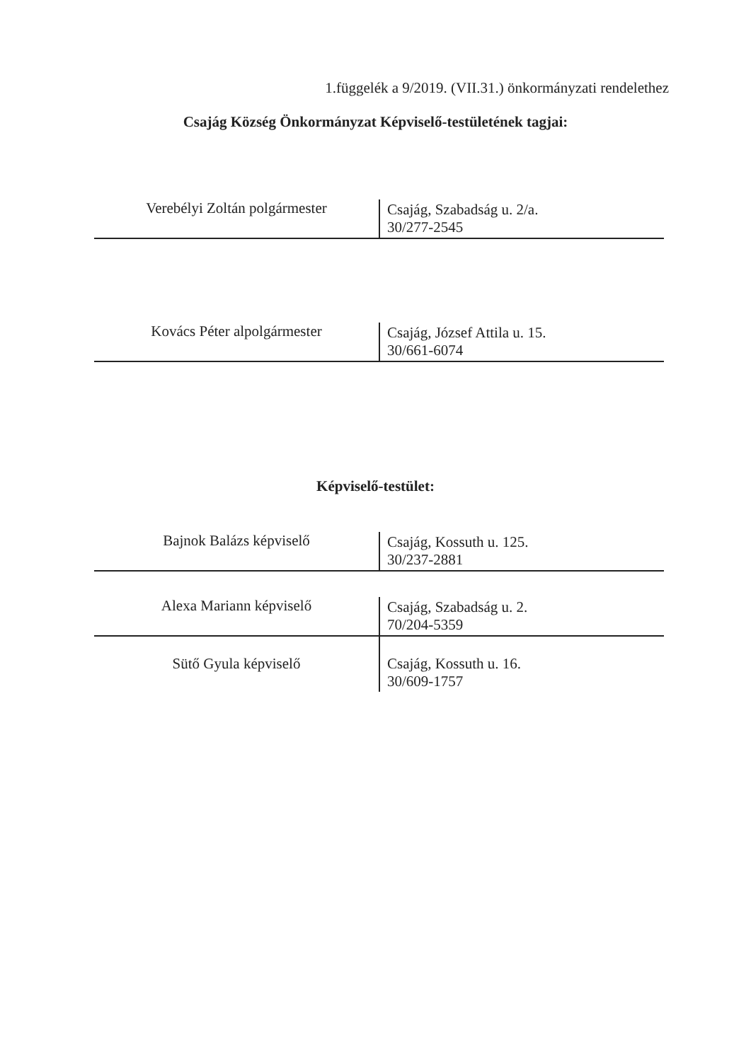1.függelék a 9/2019. (VII.31.) önkormányzati rendelethez
Csajág Község Önkormányzat Képviselő-testületének tagjai:
| Verebélyi Zoltán polgármester | Csajág, Szabadság u. 2/a. 30/277-2545 |
| Kovács Péter alpolgármester | Csajág, József Attila u. 15. 30/661-6074 |
Képviselő-testület:
| Bajnok Balázs képviselő | Csajág, Kossuth u. 125. 30/237-2881 |
| Alexa Mariann képviselő | Csajág, Szabadság u. 2. 70/204-5359 |
| Sütő Gyula képviselő | Csajág, Kossuth u. 16. 30/609-1757 |